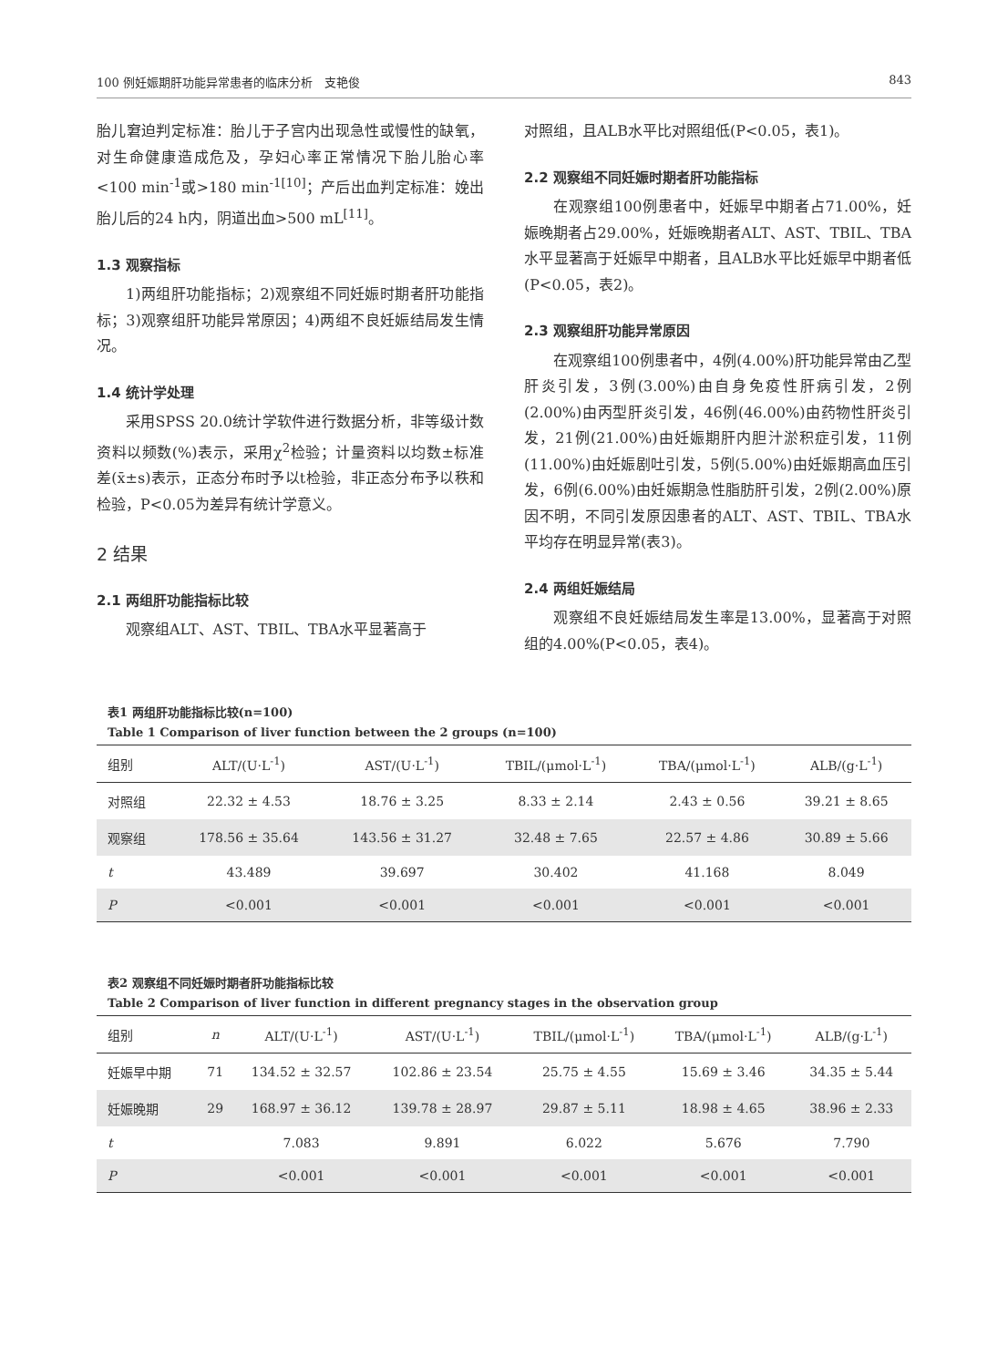100 例妊娠期肝功能异常患者的临床分析　支艳俊 843
胎儿窘迫判定标准：胎儿于子宫内出现急性或慢性的缺氧，对生命健康造成危及，孕妇心率正常情况下胎儿胎心率<100 min<sup>-1</sup>或>180 min<sup>-1[10]</sup>；产后出血判定标准：娩出胎儿后的24 h内，阴道出血>500 mL<sup>[11]</sup>。
1.3 观察指标
1)两组肝功能指标；2)观察组不同妊娠时期者肝功能指标；3)观察组肝功能异常原因；4)两组不良妊娠结局发生情况。
1.4 统计学处理
采用SPSS 20.0统计学软件进行数据分析，非等级计数资料以频数(%)表示，采用χ<sup>2</sup>检验；计量资料以均数±标准差(x̄±s)表示，正态分布时予以t检验，非正态分布予以秩和检验，P<0.05为差异有统计学意义。
2 结果
2.1 两组肝功能指标比较
观察组ALT、AST、TBIL、TBA水平显著高于
对照组，且ALB水平比对照组低(P<0.05，表1)。
2.2 观察组不同妊娠时期者肝功能指标
在观察组100例患者中，妊娠早中期者占71.00%，妊娠晚期者占29.00%，妊娠晚期者ALT、AST、TBIL、TBA水平显著高于妊娠早中期者，且ALB水平比妊娠早中期者低(P<0.05，表2)。
2.3 观察组肝功能异常原因
在观察组100例患者中，4例(4.00%)肝功能异常由乙型肝炎引发，3例(3.00%)由自身免疫性肝病引发，2例(2.00%)由丙型肝炎引发，46例(46.00%)由药物性肝炎引发，21例(21.00%)由妊娠期肝内胆汁淤积症引发，11例(11.00%)由妊娠剧吐引发，5例(5.00%)由妊娠期高血压引发，6例(6.00%)由妊娠期急性脂肪肝引发，2例(2.00%)原因不明，不同引发原因患者的ALT、AST、TBIL、TBA水平均存在明显异常(表3)。
2.4 两组妊娠结局
观察组不良妊娠结局发生率是13.00%，显著高于对照组的4.00%(P<0.05，表4)。
表1 两组肝功能指标比较(n=100)
Table 1 Comparison of liver function between the 2 groups (n=100)
| 组别 | ALT/(U·L<sup>-1</sup>) | AST/(U·L<sup>-1</sup>) | TBIL/(μmol·L<sup>-1</sup>) | TBA/(μmol·L<sup>-1</sup>) | ALB/(g·L<sup>-1</sup>) |
| --- | --- | --- | --- | --- | --- |
| 对照组 | 22.32 ± 4.53 | 18.76 ± 3.25 | 8.33 ± 2.14 | 2.43 ± 0.56 | 39.21 ± 8.65 |
| 观察组 | 178.56 ± 35.64 | 143.56 ± 31.27 | 32.48 ± 7.65 | 22.57 ± 4.86 | 30.89 ± 5.66 |
| t | 43.489 | 39.697 | 30.402 | 41.168 | 8.049 |
| P | <0.001 | <0.001 | <0.001 | <0.001 | <0.001 |
表2 观察组不同妊娠时期者肝功能指标比较
Table 2 Comparison of liver function in different pregnancy stages in the observation group
| 组别 | n | ALT/(U·L<sup>-1</sup>) | AST/(U·L<sup>-1</sup>) | TBIL/(μmol·L<sup>-1</sup>) | TBA/(μmol·L<sup>-1</sup>) | ALB/(g·L<sup>-1</sup>) |
| --- | --- | --- | --- | --- | --- | --- |
| 妊娠早中期 | 71 | 134.52 ± 32.57 | 102.86 ± 23.54 | 25.75 ± 4.55 | 15.69 ± 3.46 | 34.35 ± 5.44 |
| 妊娠晚期 | 29 | 168.97 ± 36.12 | 139.78 ± 28.97 | 29.87 ± 5.11 | 18.98 ± 4.65 | 38.96 ± 2.33 |
| t | | 7.083 | 9.891 | 6.022 | 5.676 | 7.790 |
| P | | <0.001 | <0.001 | <0.001 | <0.001 | <0.001 |